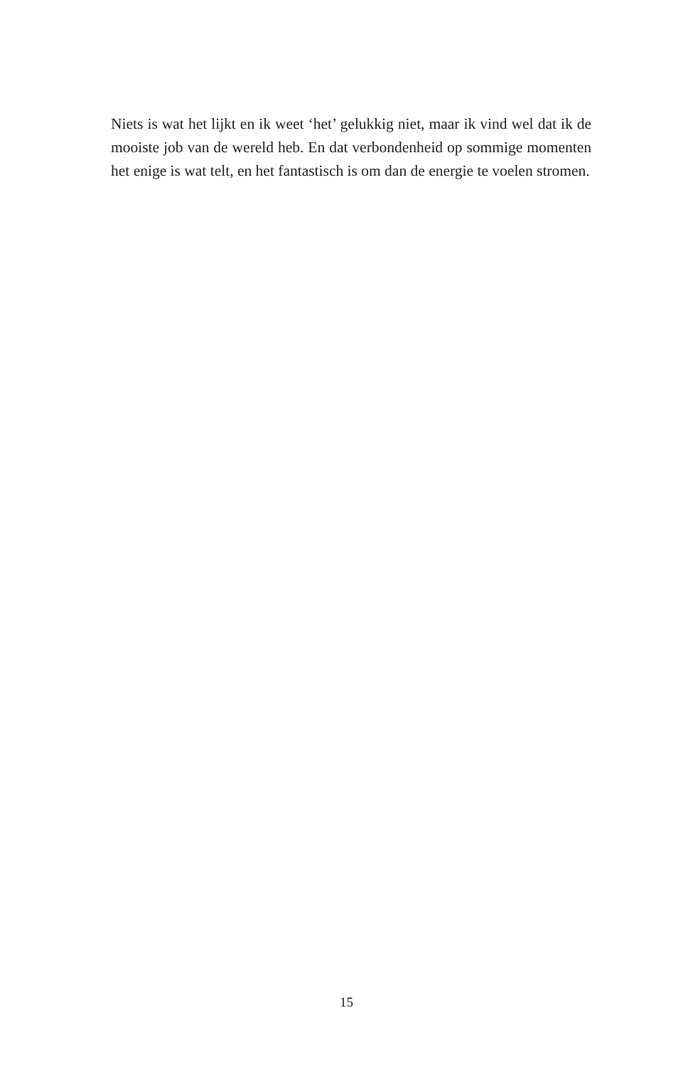Niets is wat het lijkt en ik weet ‘het’ gelukkig niet, maar ik vind wel dat ik de mooiste job van de wereld heb. En dat verbondenheid op sommige momenten het enige is wat telt, en het fantastisch is om dan de energie te voelen stromen.
15